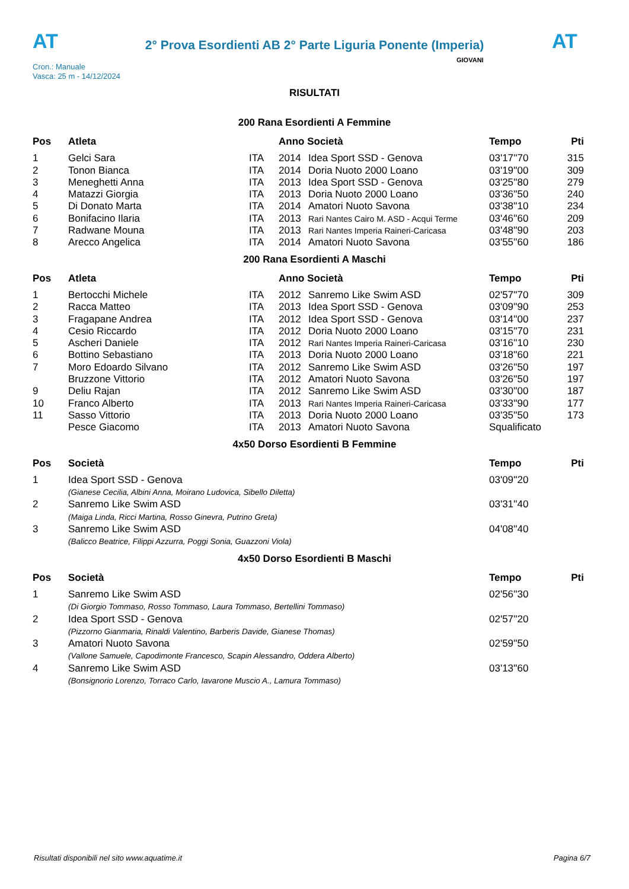AT
2° Prova Esordienti AB 2° Parte Liguria Ponente (Imperia)
AT
Cron.: Manuale
Vasca: 25 m - 14/12/2024
GIOVANI
RISULTATI
200 Rana Esordienti A Femmine
| Pos | Atleta | | Anno Società | | Tempo | Pti |
| --- | --- | --- | --- | --- | --- | --- |
| 1 | Gelci Sara | ITA | 2014 | Idea Sport SSD - Genova | 03'17''70 | 315 |
| 2 | Tonon Bianca | ITA | 2014 | Doria Nuoto 2000 Loano | 03'19''00 | 309 |
| 3 | Meneghetti Anna | ITA | 2013 | Idea Sport SSD - Genova | 03'25''80 | 279 |
| 4 | Matazzi Giorgia | ITA | 2013 | Doria Nuoto 2000 Loano | 03'36''50 | 240 |
| 5 | Di Donato Marta | ITA | 2014 | Amatori Nuoto Savona | 03'38''10 | 234 |
| 6 | Bonifacino Ilaria | ITA | 2013 | Rari Nantes Cairo M. ASD - Acqui Terme | 03'46''60 | 209 |
| 7 | Radwane Mouna | ITA | 2013 | Rari Nantes Imperia Raineri-Caricasa | 03'48''90 | 203 |
| 8 | Arecco Angelica | ITA | 2014 | Amatori Nuoto Savona | 03'55''60 | 186 |
200 Rana Esordienti A Maschi
| Pos | Atleta | | Anno Società | | Tempo | Pti |
| --- | --- | --- | --- | --- | --- | --- |
| 1 | Bertocchi Michele | ITA | 2012 | Sanremo Like Swim ASD | 02'57''70 | 309 |
| 2 | Racca Matteo | ITA | 2013 | Idea Sport SSD - Genova | 03'09''90 | 253 |
| 3 | Fragapane Andrea | ITA | 2012 | Idea Sport SSD - Genova | 03'14''00 | 237 |
| 4 | Cesio Riccardo | ITA | 2012 | Doria Nuoto 2000 Loano | 03'15''70 | 231 |
| 5 | Ascheri Daniele | ITA | 2012 | Rari Nantes Imperia Raineri-Caricasa | 03'16''10 | 230 |
| 6 | Bottino Sebastiano | ITA | 2013 | Doria Nuoto 2000 Loano | 03'18''60 | 221 |
| 7 | Moro Edoardo Silvano | ITA | 2012 | Sanremo Like Swim ASD | 03'26''50 | 197 |
| | Bruzzone Vittorio | ITA | 2012 | Amatori Nuoto Savona | 03'26''50 | 197 |
| 9 | Deliu Rajan | ITA | 2012 | Sanremo Like Swim ASD | 03'30''00 | 187 |
| 10 | Franco Alberto | ITA | 2013 | Rari Nantes Imperia Raineri-Caricasa | 03'33''90 | 177 |
| 11 | Sasso Vittorio | ITA | 2013 | Doria Nuoto 2000 Loano | 03'35''50 | 173 |
| | Pesce Giacomo | ITA | 2013 | Amatori Nuoto Savona | Squalificato | |
4x50 Dorso Esordienti B Femmine
| Pos | Società | Tempo | Pti |
| --- | --- | --- | --- |
| 1 | Idea Sport SSD - Genova (Gianese Cecilia, Albini Anna, Moirano Ludovica, Sibello Diletta) | 03'09''20 | |
| 2 | Sanremo Like Swim ASD (Maiga Linda, Ricci Martina, Rosso Ginevra, Putrino Greta) | 03'31''40 | |
| 3 | Sanremo Like Swim ASD (Balicco Beatrice, Filippi Azzurra, Poggi Sonia, Guazzoni Viola) | 04'08''40 | |
4x50 Dorso Esordienti B Maschi
| Pos | Società | Tempo | Pti |
| --- | --- | --- | --- |
| 1 | Sanremo Like Swim ASD (Di Giorgio Tommaso, Rosso Tommaso, Laura Tommaso, Bertellini Tommaso) | 02'56''30 | |
| 2 | Idea Sport SSD - Genova (Pizzorno Gianmaria, Rinaldi Valentino, Barberis Davide, Gianese Thomas) | 02'57''20 | |
| 3 | Amatori Nuoto Savona (Vallone Samuele, Capodimonte Francesco, Scapin Alessandro, Oddera Alberto) | 02'59''50 | |
| 4 | Sanremo Like Swim ASD (Bonsignorio Lorenzo, Torraco Carlo, Iavarone Muscio A., Lamura Tommaso) | 03'13''60 | |
Risultati disponibili nel sito www.aquatime.it Pagina 6/7